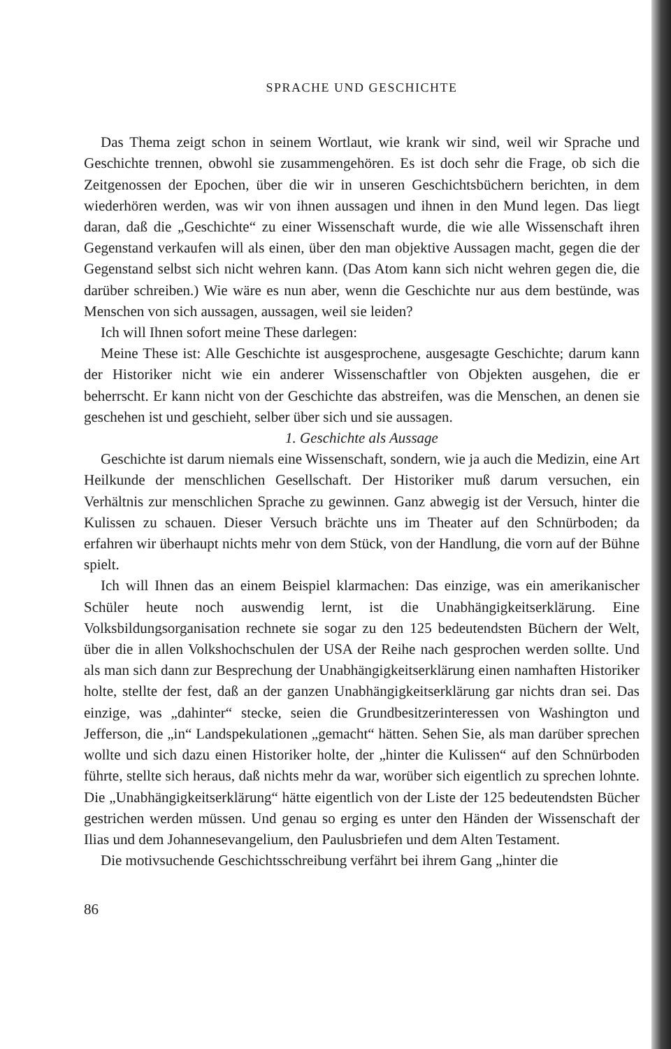SPRACHE UND GESCHICHTE
Das Thema zeigt schon in seinem Wortlaut, wie krank wir sind, weil wir Sprache und Geschichte trennen, obwohl sie zusammengehören. Es ist doch sehr die Frage, ob sich die Zeitgenossen der Epochen, über die wir in unseren Geschichtsbüchern berichten, in dem wiederhören werden, was wir von ihnen aussagen und ihnen in den Mund legen. Das liegt daran, daß die „Geschichte“ zu einer Wissenschaft wurde, die wie alle Wissenschaft ihren Gegenstand verkaufen will als einen, über den man objektive Aussagen macht, gegen die der Gegenstand selbst sich nicht wehren kann. (Das Atom kann sich nicht wehren gegen die, die darüber schreiben.) Wie wäre es nun aber, wenn die Geschichte nur aus dem bestünde, was Menschen von sich aussagen, aussagen, weil sie leiden?
Ich will Ihnen sofort meine These darlegen:
Meine These ist: Alle Geschichte ist ausgesprochene, ausgesagte Geschichte; darum kann der Historiker nicht wie ein anderer Wissenschaftler von Objekten ausgehen, die er beherrscht. Er kann nicht von der Geschichte das abstreifen, was die Menschen, an denen sie geschehen ist und geschieht, selber über sich und sie aussagen.
1. Geschichte als Aussage
Geschichte ist darum niemals eine Wissenschaft, sondern, wie ja auch die Medizin, eine Art Heilkunde der menschlichen Gesellschaft. Der Historiker muß darum versuchen, ein Verhältnis zur menschlichen Sprache zu gewinnen. Ganz abwegig ist der Versuch, hinter die Kulissen zu schauen. Dieser Versuch brächte uns im Theater auf den Schnürboden; da erfahren wir überhaupt nichts mehr von dem Stück, von der Handlung, die vorn auf der Bühne spielt.
Ich will Ihnen das an einem Beispiel klarmachen: Das einzige, was ein amerikanischer Schüler heute noch auswendig lernt, ist die Unabhängigkeitserklärung. Eine Volksbildungsorganisation rechnete sie sogar zu den 125 bedeutendsten Büchern der Welt, über die in allen Volkshochschulen der USA der Reihe nach gesprochen werden sollte. Und als man sich dann zur Besprechung der Unabhängigkeitserklärung einen namhaften Historiker holte, stellte der fest, daß an der ganzen Unabhängigkeitserklärung gar nichts dran sei. Das einzige, was „dahinter“ stecke, seien die Grundbesitzerinteressen von Washington und Jefferson, die „in“ Landspekulationen „gemacht“ hätten. Sehen Sie, als man darüber sprechen wollte und sich dazu einen Historiker holte, der „hinter die Kulissen“ auf den Schnürboden führte, stellte sich heraus, daß nichts mehr da war, worüber sich eigentlich zu sprechen lohnte. Die „Unabhängigkeitserklärung“ hätte eigentlich von der Liste der 125 bedeutendsten Bücher gestrichen werden müssen. Und genau so erging es unter den Händen der Wissenschaft der Ilias und dem Johannesevangelium, den Paulusbriefen und dem Alten Testament.
Die motivsuchende Geschichtsschreibung verfährt bei ihrem Gang „hinter die
86